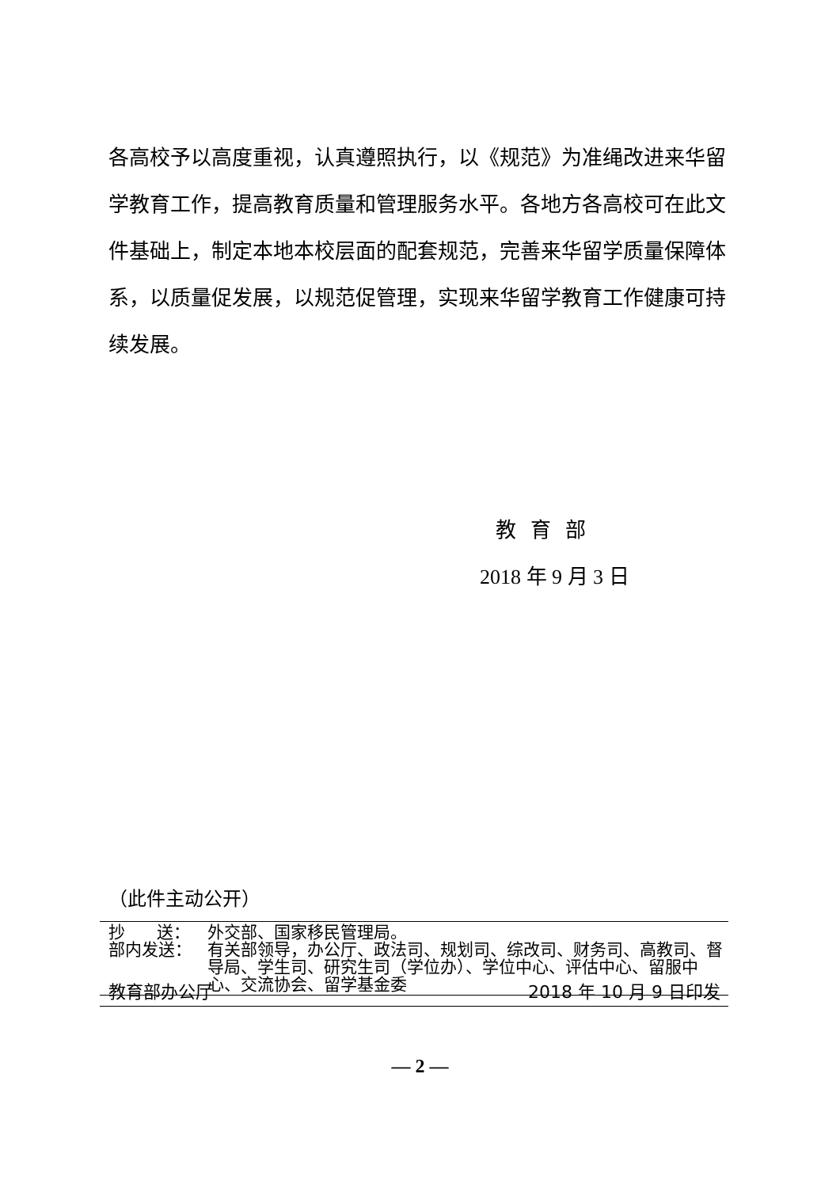各高校予以高度重视，认真遵照执行，以《规范》为准绳改进来华留学教育工作，提高教育质量和管理服务水平。各地方各高校可在此文件基础上，制定本地本校层面的配套规范，完善来华留学质量保障体系，以质量促发展，以规范促管理，实现来华留学教育工作健康可持续发展。
教育部
2018 年 9 月 3 日
（此件主动公开）
| 抄 送： | 外交部、国家移民管理局。 |
| 部内发送： | 有关部领导，办公厅、政法司、规划司、综改司、财务司、高教司、督导局、学生司、研究生司（学位办）、学位中心、评估中心、留服中心、交流协会、留学基金委 |
教育部办公厅 2018 年 10 月 9 日印发
— 2 —